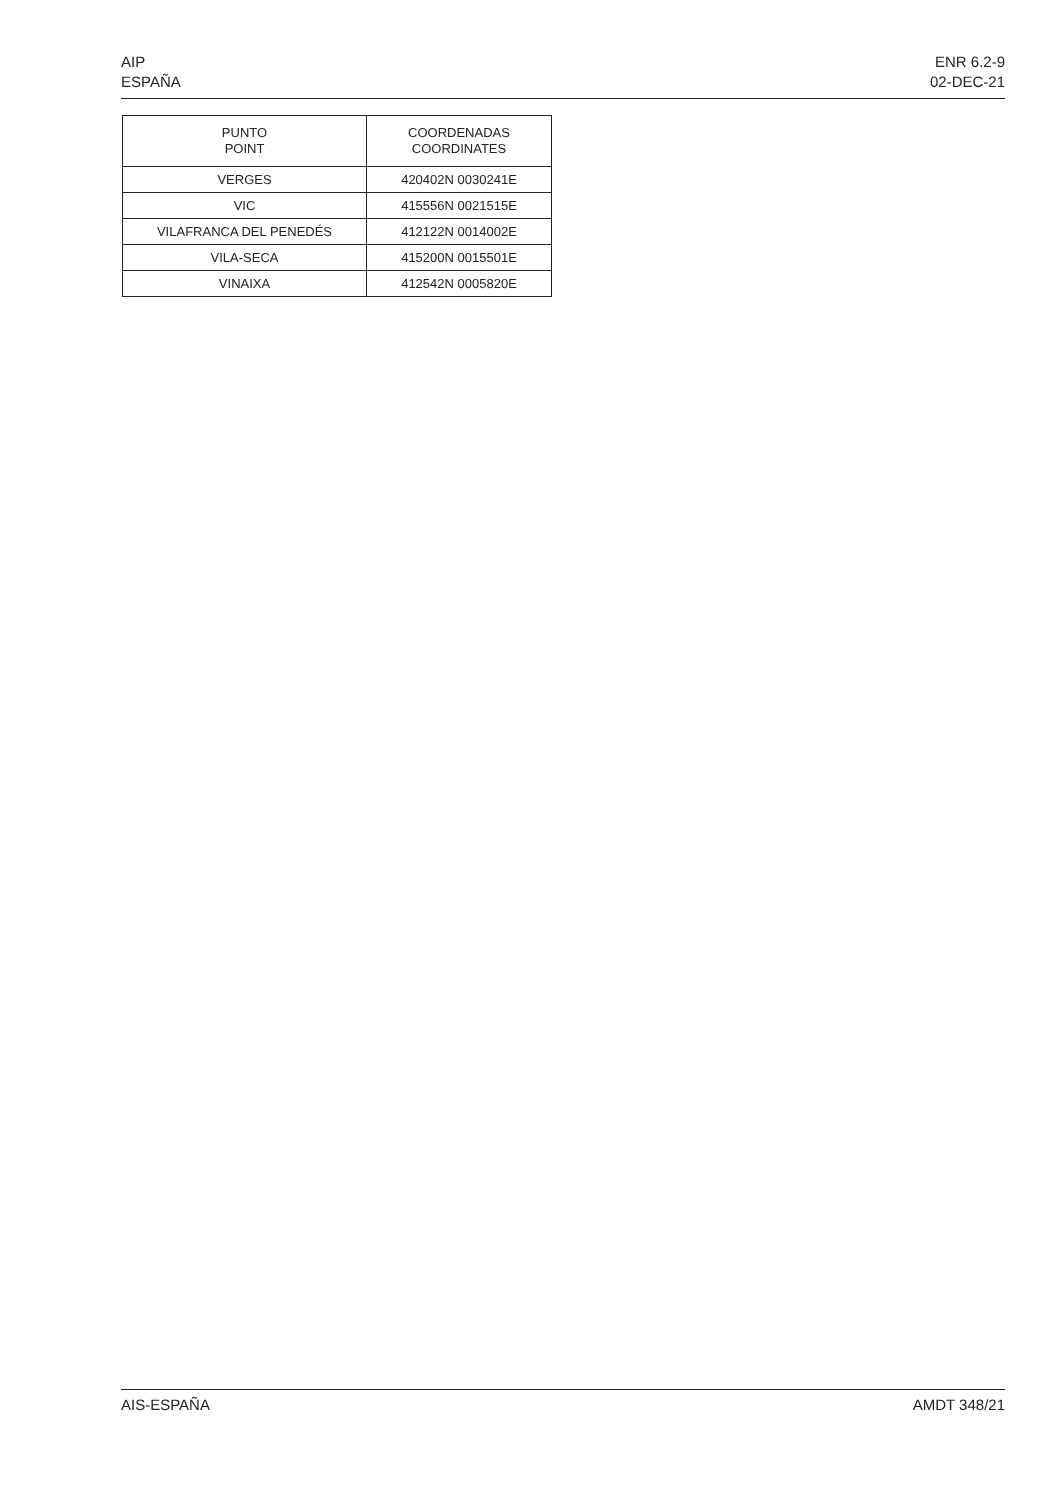AIP
ESPAÑA
ENR 6.2-9
02-DEC-21
| PUNTO POINT | COORDENADAS COORDINATES |
| --- | --- |
| VERGES | 420402N 0030241E |
| VIC | 415556N 0021515E |
| VILAFRANCA DEL PENEDÉS | 412122N 0014002E |
| VILA-SECA | 415200N 0015501E |
| VINAIXA | 412542N 0005820E |
AIS-ESPAÑA AMDT 348/21